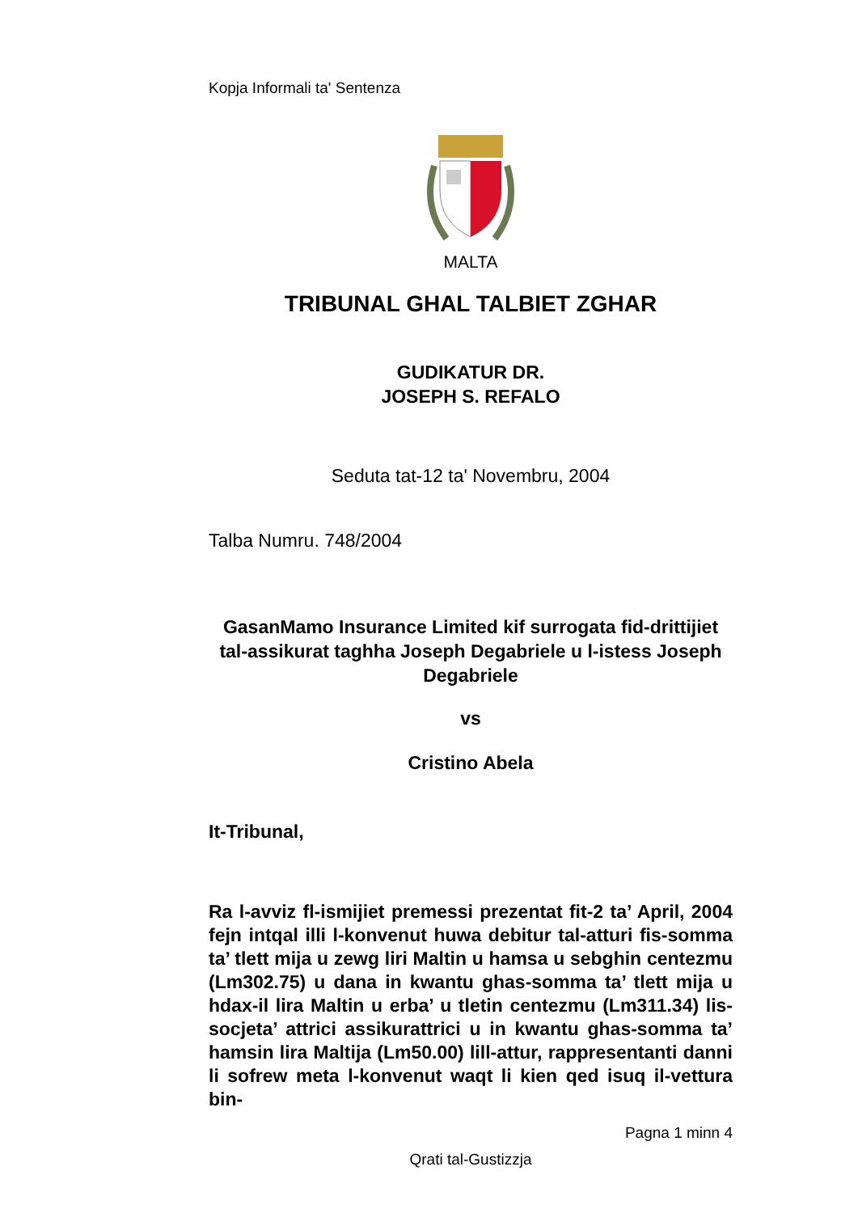Kopja Informali ta' Sentenza
MALTA
TRIBUNAL GHAL TALBIET ZGHAR
GUDIKATUR DR.
JOSEPH S. REFALO
Seduta tat-12 ta' Novembru, 2004
Talba Numru. 748/2004
GasanMamo Insurance Limited kif surrogata fid-drittijiet tal-assikurat taghha Joseph Degabriele u l-istess Joseph Degabriele
vs
Cristino Abela
It-Tribunal,
Ra l-avviz fl-ismijiet premessi prezentat fit-2 ta’ April, 2004 fejn intqal illi l-konvenut huwa debitur tal-atturi fis-somma ta’ tlett mija u zewg liri Maltin u hamsa u sebghin centezmu (Lm302.75) u dana in kwantu ghas-somma ta’ tlett mija u hdax-il lira Maltin u erba’ u tletin centezmu (Lm311.34) lis-socjeta’ attrici assikurattrici u in kwantu ghas-somma ta’ hamsin lira Maltija (Lm50.00) lill-attur, rappresentanti danni li sofrew meta l-konvenut waqt li kien qed isuq il-vettura bin-
Pagna 1 minn 4
Qrati tal-Gustizzja